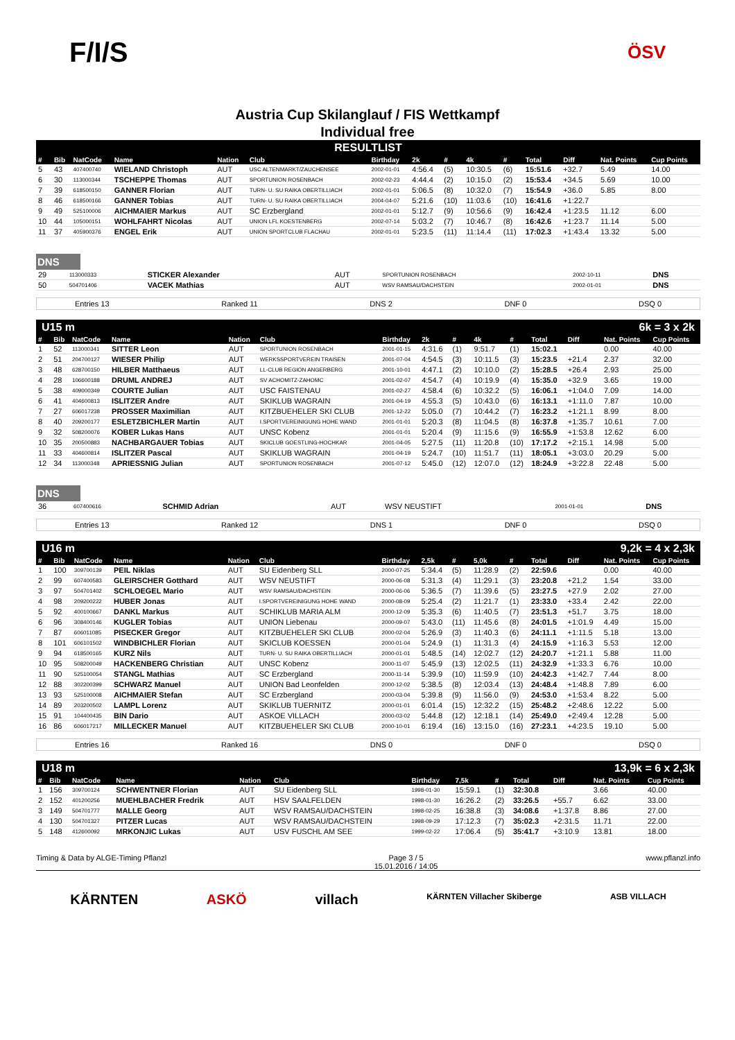F/I/S
ÖSV
Austria Cup Skilanglauf / FIS Wettkampf
Individual free
RESULTLIST
| # | Bib | NatCode | Name | Nation | Club | Birthday | 2k | # | 4k | # | Total | Diff | Nat. Points | Cup Points |
| --- | --- | --- | --- | --- | --- | --- | --- | --- | --- | --- | --- | --- | --- | --- |
| 5 | 43 | 407400740 | WIELAND Christoph | AUT | USC ALTENMARKT/ZAUCHENSEE | 2002-01-01 | 4:56.4 | (5) | 10:30.5 | (6) | 15:51.6 | +32.7 | 5.49 | 14.00 |
| 6 | 30 | 113000344 | TSCHEPPE Thomas | AUT | SPORTUNION ROSENBACH | 2002-02-23 | 4:44.4 | (2) | 10:15.0 | (2) | 15:53.4 | +34.5 | 5.69 | 10.00 |
| 7 | 39 | 618500150 | GANNER Florian | AUT | TURN- U. SU RAIKA OBERTILLIACH | 2002-01-01 | 5:06.5 | (8) | 10:32.0 | (7) | 15:54.9 | +36.0 | 5.85 | 8.00 |
| 8 | 46 | 618500166 | GANNER Tobias | AUT | TURN- U. SU RAIKA OBERTILLIACH | 2004-04-07 | 5:21.6 | (10) | 11:03.6 | (10) | 16:41.6 | +1:22.7 | | |
| 9 | 49 | 525100006 | AICHMAIER Markus | AUT | SC Erzbergland | 2002-01-01 | 5:12.7 | (9) | 10:56.6 | (9) | 16:42.4 | +1:23.5 | 11.12 | 6.00 |
| 10 | 44 | 105000151 | WOHLFAHRT Nicolas | AUT | UNION LFL KOESTENBERG | 2002-07-14 | 5:03.2 | (7) | 10:46.7 | (8) | 16:42.6 | +1:23.7 | 11.14 | 5.00 |
| 11 | 37 | 405900376 | ENGEL Erik | AUT | UNION SPORTCLUB FLACHAU | 2002-01-01 | 5:23.5 | (11) | 11:14.4 | (11) | 17:02.3 | +1:43.4 | 13.32 | 5.00 |
DNS
| 29 | 113000333 | STICKER Alexander | AUT | SPORTUNION ROSENBACH | 2002-10-11 | DNS |
| 50 | 504701406 | VACEK Mathias | AUT | WSV RAMSAU/DACHSTEIN | 2002-01-01 | DNS |
Entries 13 Ranked 11 DNS 2 DNF 0 DSQ 0
U15 m 6k = 3 x 2k
| # | Bib | NatCode | Name | Nation | Club | Birthday | 2k | # | 4k | # | Total | Diff | Nat. Points | Cup Points |
| --- | --- | --- | --- | --- | --- | --- | --- | --- | --- | --- | --- | --- | --- | --- |
| 1 | 52 | 113000341 | SITTER Leon | AUT | SPORTUNION ROSENBACH | 2001-01-15 | 4:31.6 | (1) | 9:51.7 | (1) | 15:02.1 | | 0.00 | 40.00 |
| 2 | 51 | 204700127 | WIESER Philip | AUT | WERKSSPORTVEREIN TRAISEN | 2001-07-04 | 4:54.5 | (3) | 10:11.5 | (3) | 15:23.5 | +21.4 | 2.37 | 32.00 |
| 3 | 48 | 628700150 | HILBER Matthaeus | AUT | LL-CLUB REGION ANGERBERG | 2001-10-01 | 4:47.1 | (2) | 10:10.0 | (2) | 15:28.5 | +26.4 | 2.93 | 25.00 |
| 4 | 28 | 106600188 | DRUML ANDREJ | AUT | SV ACHOMITZ-ZAHOMC | 2001-02-07 | 4:54.7 | (4) | 10:19.9 | (4) | 15:35.0 | +32.9 | 3.65 | 19.00 |
| 5 | 38 | 409000349 | COURTE Julian | AUT | USC FAISTENAU | 2001-02-27 | 4:58.4 | (6) | 10:32.2 | (5) | 16:06.1 | +1:04.0 | 7.09 | 14.00 |
| 6 | 41 | 404600813 | ISLITZER Andre | AUT | SKIKLUB WAGRAIN | 2001-04-19 | 4:55.3 | (5) | 10:43.0 | (6) | 16:13.1 | +1:11.0 | 7.87 | 10.00 |
| 7 | 27 | 606017238 | PROSSER Maximilian | AUT | KITZBUEHELER SKI CLUB | 2001-12-22 | 5:05.0 | (7) | 10:44.2 | (7) | 16:23.2 | +1:21.1 | 8.99 | 8.00 |
| 8 | 40 | 209200177 | ESLETZBICHLER Martin | AUT | I.SPORTVEREINIGUNG HOHE WAND | 2001-01-01 | 5:20.3 | (8) | 11:04.5 | (8) | 16:37.8 | +1:35.7 | 10.61 | 7.00 |
| 9 | 32 | 508200076 | KOBER Lukas Hans | AUT | UNSC Kobenz | 2001-01-01 | 5:20.4 | (9) | 11:15.6 | (9) | 16:55.9 | +1:53.8 | 12.62 | 6.00 |
| 10 | 35 | 200500883 | NACHBARGAUER Tobias | AUT | SKICLUB GOESTLING-HOCHKAR | 2001-04-05 | 5:27.5 | (11) | 11:20.8 | (10) | 17:17.2 | +2:15.1 | 14.98 | 5.00 |
| 11 | 33 | 404600814 | ISLITZER Pascal | AUT | SKIKLUB WAGRAIN | 2001-04-19 | 5:24.7 | (10) | 11:51.7 | (11) | 18:05.1 | +3:03.0 | 20.29 | 5.00 |
| 12 | 34 | 113000348 | APRIESSNIG Julian | AUT | SPORTUNION ROSENBACH | 2001-07-12 | 5:45.0 | (12) | 12:07.0 | (12) | 18:24.9 | +3:22.8 | 22.48 | 5.00 |
DNS
| 36 | 607400616 | SCHMID Adrian | AUT | WSV NEUSTIFT | 2001-01-01 | DNS |
Entries 13 Ranked 12 DNS 1 DNF 0 DSQ 0
U16 m 9,2k = 4 x 2,3k
| # | Bib | NatCode | Name | Nation | Club | Birthday | 2,5k | # | 5,0k | # | Total | Diff | Nat. Points | Cup Points |
| --- | --- | --- | --- | --- | --- | --- | --- | --- | --- | --- | --- | --- | --- | --- |
| 1 | 100 | 309700139 | PEIL Niklas | AUT | SU Eidenberg SLL | 2000-07-25 | 5:34.4 | (5) | 11:28.9 | (2) | 22:59.6 | | 0.00 | 40.00 |
| 2 | 99 | 607400583 | GLEIRSCHER Gotthard | AUT | WSV NEUSTIFT | 2000-06-08 | 5:31.3 | (4) | 11:29.1 | (3) | 23:20.8 | +21.2 | 1.54 | 33.00 |
| 3 | 97 | 504701402 | SCHLOEGEL Mario | AUT | WSV RAMSAU/DACHSTEIN | 2000-06-06 | 5:36.5 | (7) | 11:39.6 | (5) | 23:27.5 | +27.9 | 2.02 | 27.00 |
| 4 | 98 | 209200222 | HUBER Jonas | AUT | I.SPORTVEREINIGUNG HOHE WAND | 2000-08-09 | 5:25.4 | (2) | 11:21.7 | (1) | 23:33.0 | +33.4 | 2.42 | 22.00 |
| 5 | 92 | 400100667 | DANKL Markus | AUT | SCHIKLUB MARIA ALM | 2000-12-09 | 5:35.3 | (6) | 11:40.5 | (7) | 23:51.3 | +51.7 | 3.75 | 18.00 |
| 6 | 96 | 308400146 | KUGLER Tobias | AUT | UNION Liebenau | 2000-09-07 | 5:43.0 | (11) | 11:45.6 | (8) | 24:01.5 | +1:01.9 | 4.49 | 15.00 |
| 7 | 87 | 606011085 | PISECKER Gregor | AUT | KITZBUEHELER SKI CLUB | 2000-02-04 | 5:26.9 | (3) | 11:40.3 | (6) | 24:11.1 | +1:11.5 | 5.18 | 13.00 |
| 8 | 101 | 606101502 | WINDBICHLER Florian | AUT | SKICLUB KOESSEN | 2000-01-04 | 5:24.9 | (1) | 11:31.3 | (4) | 24:15.9 | +1:16.3 | 5.53 | 12.00 |
| 9 | 94 | 618500165 | KURZ Nils | AUT | TURN- U. SU RAIKA OBERTILLIACH | 2000-01-01 | 5:48.5 | (14) | 12:02.7 | (12) | 24:20.7 | +1:21.1 | 5.88 | 11.00 |
| 10 | 95 | 508200049 | HACKENBERG Christian | AUT | UNSC Kobenz | 2000-11-07 | 5:45.9 | (13) | 12:02.5 | (11) | 24:32.9 | +1:33.3 | 6.76 | 10.00 |
| 11 | 90 | 525100054 | STANGL Mathias | AUT | SC Erzbergland | 2000-11-14 | 5:39.9 | (10) | 11:59.9 | (10) | 24:42.3 | +1:42.7 | 7.44 | 8.00 |
| 12 | 88 | 302200399 | SCHWARZ Manuel | AUT | UNION Bad Leonfelden | 2000-12-02 | 5:38.5 | (8) | 12:03.4 | (13) | 24:48.4 | +1:48.8 | 7.89 | 6.00 |
| 13 | 93 | 525100008 | AICHMAIER Stefan | AUT | SC Erzbergland | 2000-03-04 | 5:39.8 | (9) | 11:56.0 | (9) | 24:53.0 | +1:53.4 | 8.22 | 5.00 |
| 14 | 89 | 203200502 | LAMPL Lorenz | AUT | SKIKLUB TUERNITZ | 2000-01-01 | 6:01.4 | (15) | 12:32.2 | (15) | 25:48.2 | +2:48.6 | 12.22 | 5.00 |
| 15 | 91 | 104400435 | BIN Dario | AUT | ASKOE VILLACH | 2000-03-02 | 5:44.8 | (12) | 12:18.1 | (14) | 25:49.0 | +2:49.4 | 12.28 | 5.00 |
| 16 | 86 | 606017217 | MILLECKER Manuel | AUT | KITZBUEHELER SKI CLUB | 2000-10-01 | 6:19.4 | (16) | 13:15.0 | (16) | 27:23.1 | +4:23.5 | 19.10 | 5.00 |
Entries 16 Ranked 16 DNS 0 DNF 0 DSQ 0
U18 m 13,9k = 6 x 2,3k
| # | Bib | NatCode | Name | Nation | Club | Birthday | 7,5k | # | Total | Diff | Nat. Points | Cup Points |
| --- | --- | --- | --- | --- | --- | --- | --- | --- | --- | --- | --- | --- |
| 1 | 156 | 309700124 | SCHWENTNER Florian | AUT | SU Eidenberg SLL | 1998-01-30 | 15:59.1 | (1) | 32:30.8 | | 3.66 | 40.00 |
| 2 | 152 | 401200256 | MUEHLBACHER Fredrik | AUT | HSV SAALFELDEN | 1998-01-30 | 16:26.2 | (2) | 33:26.5 | +55.7 | 6.62 | 33.00 |
| 3 | 149 | 504701777 | MALLE Georg | AUT | WSV RAMSAU/DACHSTEIN | 1998-02-25 | 16:38.8 | (3) | 34:08.6 | +1:37.8 | 8.86 | 27.00 |
| 4 | 130 | 504701327 | PITZER Lucas | AUT | WSV RAMSAU/DACHSTEIN | 1998-09-29 | 17:12.3 | (7) | 35:02.3 | +2:31.5 | 11.71 | 22.00 |
| 5 | 148 | 412600092 | MRKONJIC Lukas | AUT | USV FUSCHL AM SEE | 1999-02-22 | 17:06.4 | (5) | 35:41.7 | +3:10.9 | 13.81 | 18.00 |
Timing & Data by ALGE-Timing Pflanzl Page 3 / 5
15.01.2016 / 14:05 www.pflanzl.info
KÄRNTEN ASKÖ villach KÄRNTEN Villacher Skiberge ASB VILLACH